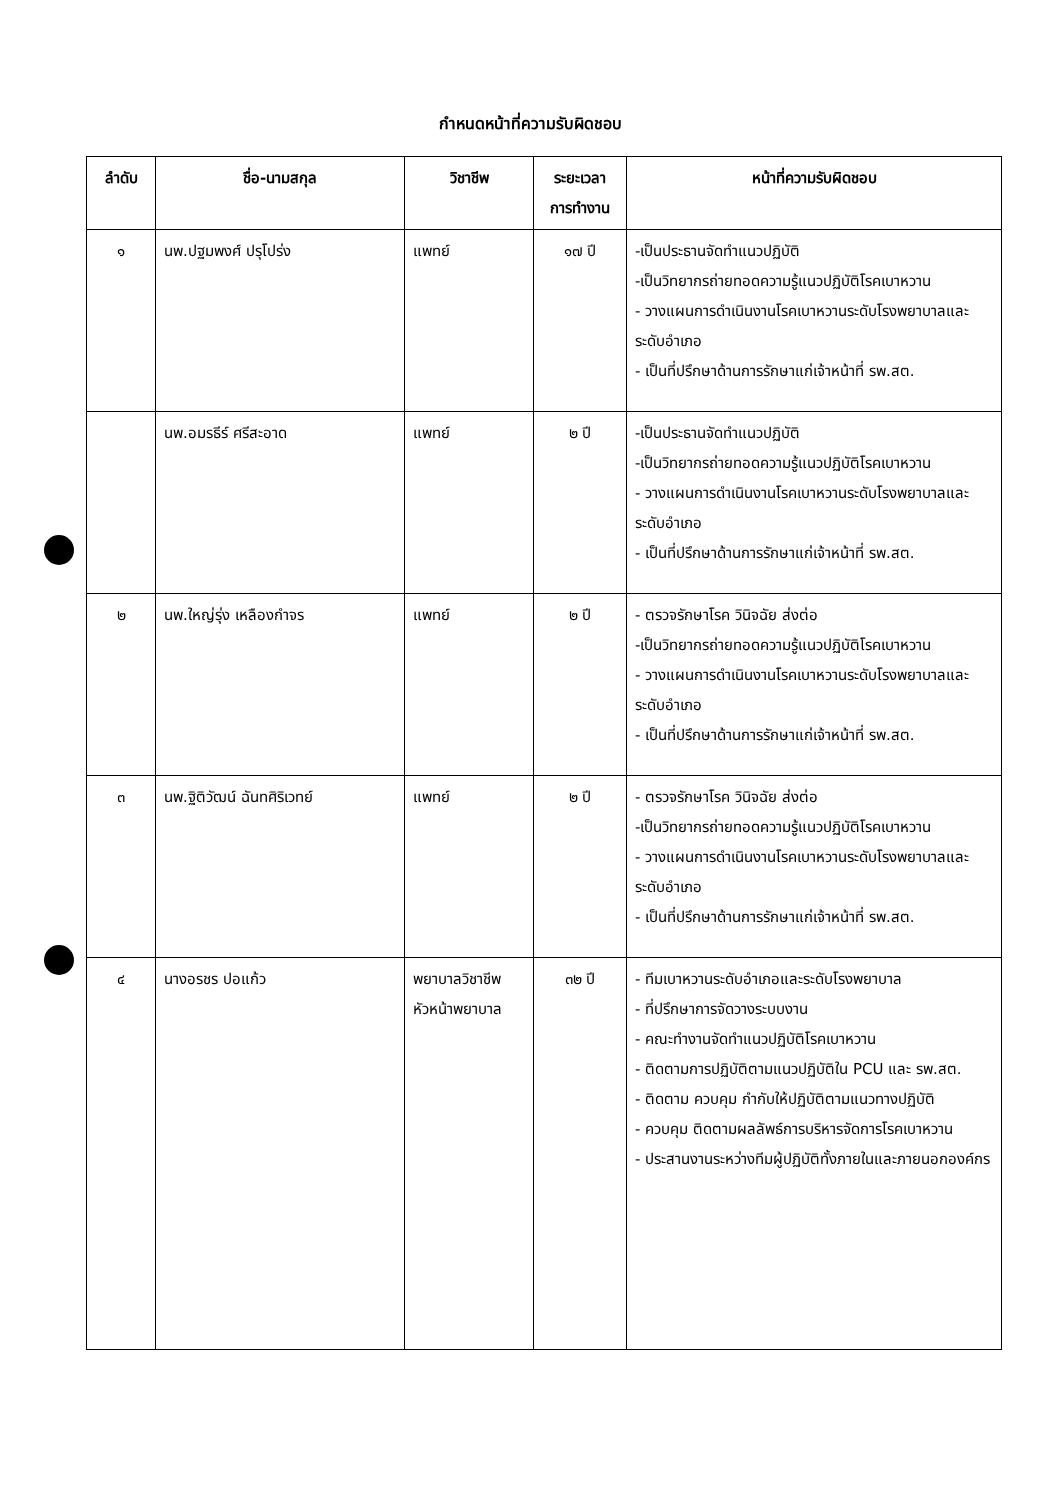กำหนดหน้าที่ความรับผิดชอบ
| ลำดับ | ชื่อ-นามสกุล | วิชาชีพ | ระยะเวลา การทำงาน | หน้าที่ความรับผิดชอบ |
| --- | --- | --- | --- | --- |
| ๑ | นพ.ปฐมพงศ์ ปรุโปร่ง | แพทย์ | ๑๗ ปี | -เป็นประธานจัดทำแนวปฏิบัติ -เป็นวิทยากรถ่ายทอดความรู้แนวปฏิบัติโรคเบาหวาน - วางแผนการดำเนินงานโรคเบาหวานระดับโรงพยาบาลและระดับอำเภอ - เป็นที่ปรึกษาด้านการรักษาแก่เจ้าหน้าที่ รพ.สต. |
| | นพ.อมรธีร์ ศรีสะอาด | แพทย์ | ๒ ปี | -เป็นประธานจัดทำแนวปฏิบัติ -เป็นวิทยากรถ่ายทอดความรู้แนวปฏิบัติโรคเบาหวาน - วางแผนการดำเนินงานโรคเบาหวานระดับโรงพยาบาลและระดับอำเภอ - เป็นที่ปรึกษาด้านการรักษาแก่เจ้าหน้าที่ รพ.สต. |
| ๒ | นพ.ใหญ่รุ่ง เหลืองกำจร | แพทย์ | ๒ ปี | - ตรวจรักษาโรค วินิจฉัย ส่งต่อ -เป็นวิทยากรถ่ายทอดความรู้แนวปฏิบัติโรคเบาหวาน - วางแผนการดำเนินงานโรคเบาหวานระดับโรงพยาบาลและระดับอำเภอ - เป็นที่ปรึกษาด้านการรักษาแก่เจ้าหน้าที่ รพ.สต. |
| ๓ | นพ.ฐิติวัฒน์ ฉันทศิริเวทย์ | แพทย์ | ๒ ปี | - ตรวจรักษาโรค วินิจฉัย ส่งต่อ -เป็นวิทยากรถ่ายทอดความรู้แนวปฏิบัติโรคเบาหวาน - วางแผนการดำเนินงานโรคเบาหวานระดับโรงพยาบาลและระดับอำเภอ - เป็นที่ปรึกษาด้านการรักษาแก่เจ้าหน้าที่ รพ.สต. |
| ๔ | นางอรชร ปอแก้ว | พยาบาลวิชาชีพ หัวหน้าพยาบาล | ๓๒ ปี | - ทีมเบาหวานระดับอำเภอและระดับโรงพยาบาล - ที่ปรึกษาการจัดวางระบบงาน - คณะทำงานจัดทำแนวปฏิบัติโรคเบาหวาน - ติดตามการปฏิบัติตามแนวปฏิบัติใน PCU และ รพ.สต. - ติดตาม ควบคุม กำกับให้ปฏิบัติตามแนวทางปฏิบัติ - ควบคุม ติดตามผลลัพธ์การบริหารจัดการโรคเบาหวาน - ประสานงานระหว่างทีมผู้ปฏิบัติทั้งภายในและภายนอกองค์กร |